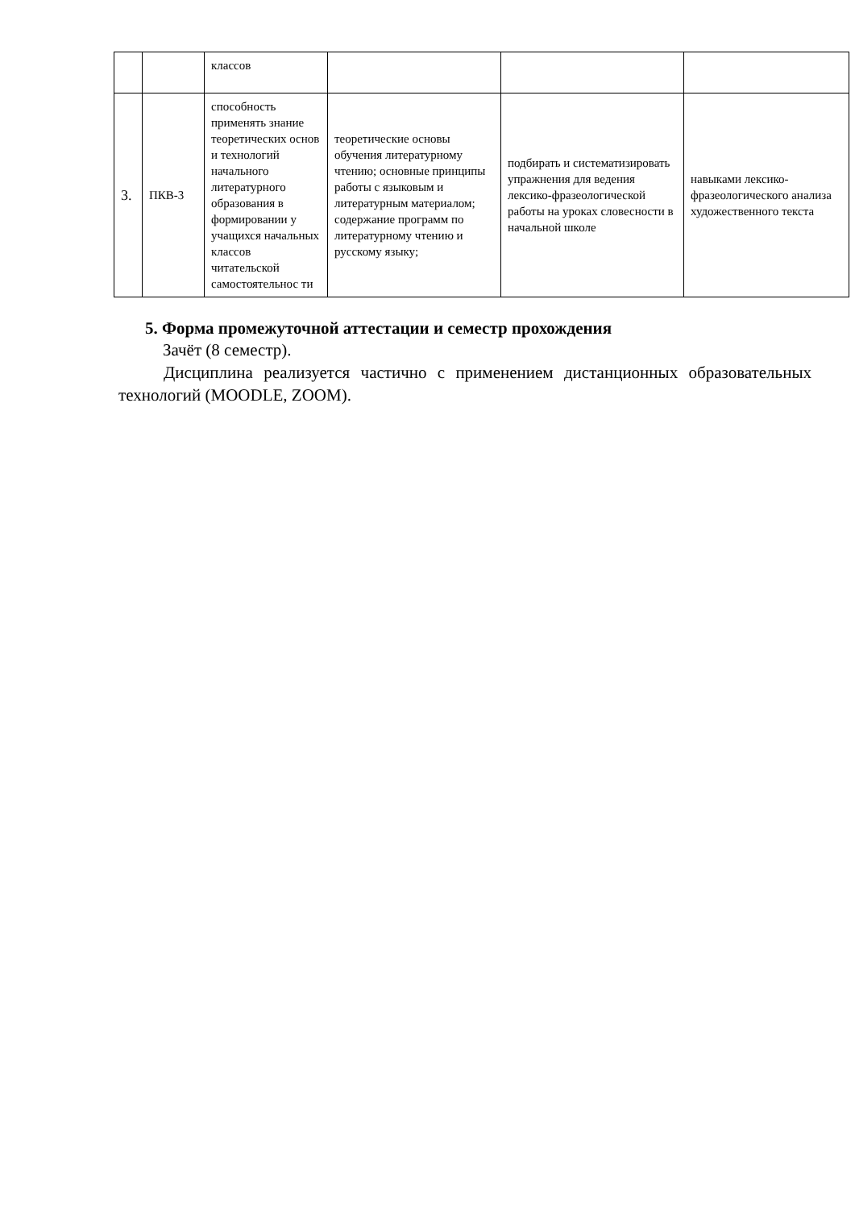| | | классов | | | |
| 3. | ПКВ-3 | способность применять знание теоретических основ и технологий начального литературного образования в формировании у учащихся начальных классов читательской самостоятельнос ти | теоретические основы обучения литературному чтению; основные принципы работы с языковым и литературным материалом; содержание программ по литературному чтению и русскому языку; | подбирать и систематизировать упражнения для ведения лексико-фразеологической работы на уроках словесности в начальной школе | навыками лексико-фразеологического анализа художественного текста |
5. Форма промежуточной аттестации и семестр прохождения
Зачёт (8 семестр).
Дисциплина реализуется частично с применением дистанционных образовательных технологий (MOODLE, ZOOM).